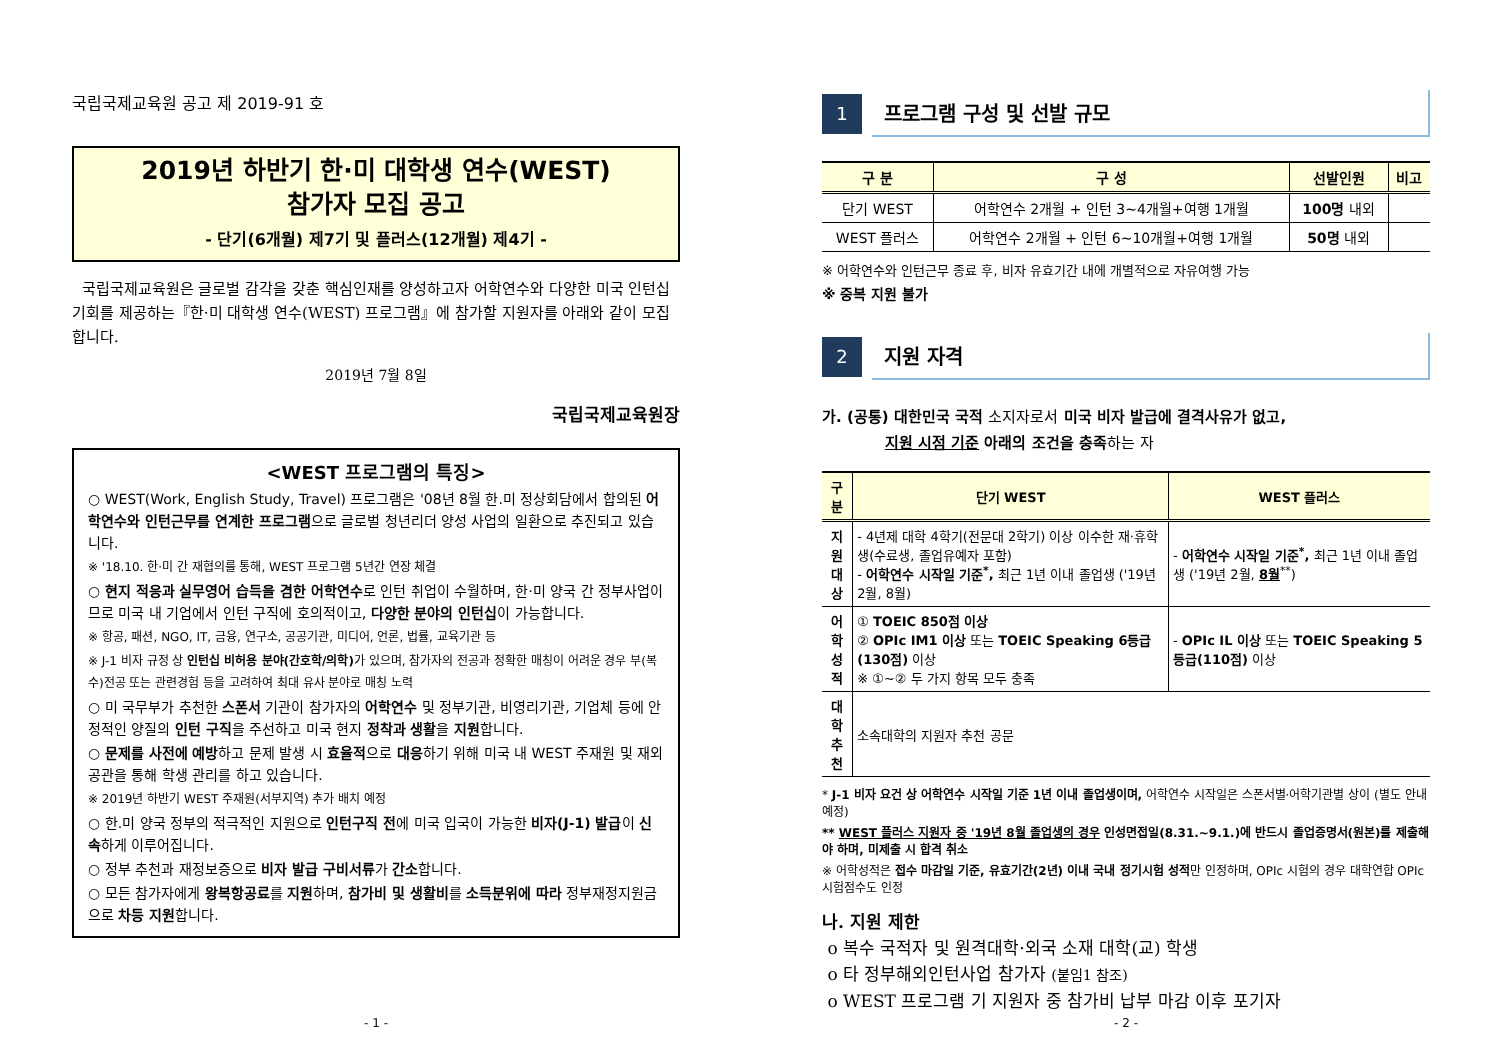국립국제교육원 공고 제 2019-91 호
2019년 하반기 한·미 대학생 연수(WEST)
참가자 모집 공고
- 단기(6개월) 제7기 및 플러스(12개월) 제4기 -
국립국제교육원은 글로벌 감각을 갖춘 핵심인재를 양성하고자 어학연수와 다양한 미국 인턴십 기회를 제공하는『한·미 대학생 연수(WEST) 프로그램』에 참가할 지원자를 아래와 같이 모집합니다.
2019년 7월 8일
국립국제교육원장
<WEST 프로그램의 특징>
○ WEST(Work, English Study, Travel) 프로그램은 '08년 8월 한.미 정상회담에서 합의된 어학연수와 인턴근무를 연계한 프로그램으로 글로벌 청년리더 양성 사업의 일환으로 추진되고 있습니다.
※ '18.10. 한·미 간 재협의를 통해, WEST 프로그램 5년간 연장 체결
○ 현지 적응과 실무영어 습득을 겸한 어학연수로 인턴 취업이 수월하며, 한·미 양국 간 정부사업이므로 미국 내 기업에서 인턴 구직에 호의적이고, 다양한 분야의 인턴십이 가능합니다.
※ 항공, 패션, NGO, IT, 금융, 연구소, 공공기관, 미디어, 언론, 법률, 교육기관 등
※ J-1 비자 규정 상 인턴십 비허용 분야(간호학/의학) 가 있으며, 참가자의 전공과 정확한 매칭이 어려운 경우 부(복수)전공 또는 관련경험 등을 고려하여 최대 유사 분야로 매칭 노력
○ 미 국무부가 추천한 스폰서 기관이 참가자의 어학연수 및 정부기관, 비영리기관, 기업체 등에 안정적인 양질의 인턴 구직을 주선하고 미국 현지 정착과 생활을 지원합니다.
○ 문제를 사전에 예방하고 문제 발생 시 효율적으로 대응하기 위해 미국 내 WEST 주재원 및 재외공관을 통해 학생 관리를 하고 있습니다.
※ 2019년 하반기 WEST 주재원(서부지역) 추가 배치 예정
○ 한.미 양국 정부의 적극적인 지원으로 인턴구직 전에 미국 입국이 가능한 비자(J-1) 발급이 신속하게 이루어집니다.
○ 정부 추천과 재정보증으로 비자 발급 구비서류가 간소합니다.
○ 모든 참가자에게 왕복항공료를 지원하며, 참가비 및 생활비를 소득분위에 따라 정부재정지원금으로 차등 지원합니다.
- 1 -
1
프로그램 구성 및 선발 규모
| 구 분 | 구 성 | 선발인원 | 비고 |
| --- | --- | --- | --- |
| 단기 WEST | 어학연수 2개월 + 인턴 3~4개월+여행 1개월 | 100명 내외 | |
| WEST 플러스 | 어학연수 2개월 + 인턴 6~10개월+여행 1개월 | 50명 내외 | |
※ 어학연수와 인턴근무 종료 후, 비자 유효기간 내에 개별적으로 자유여행 가능
※ 중복 지원 불가
2
지원 자격
가. (공통) 대한민국 국적 소지자로서 미국 비자 발급에 결격사유가 없고,
지원 시점 기준 아래의 조건을 충족하는 자
| 구 분 | 단기 WEST | WEST 플러스 |
| --- | --- | --- |
| 지원 대상 | - 4년제 대학 4학기(전문대 2학기) 이상 이수한 재·휴학생(수료생, 졸업유예자 포함) - 어학연수 시작일 기준<sup>*</sup>, 최근 1년 이내 졸업생 ('19년 2월, 8월) | - 어학연수 시작일 기준<sup>*</sup>, 최근 1년 이내 졸업생 ('19년 2월, 8월<sup>**</sup>) |
| 어학 성적 | ① TOEIC 850점 이상 ② OPIc IM1 이상 또는 TOEIC Speaking 6등급(130점) 이상 ※ ①~② 두 가지 항목 모두 충족 | - OPIc IL 이상 또는 TOEIC Speaking 5등급(110점) 이상 |
| 대학 추천 | 소속대학의 지원자 추천 공문 | |
* J-1 비자 요건 상 어학연수 시작일 기준 1년 이내 졸업생이며, 어학연수 시작일은 스폰서별·어학기관별 상이 (별도 안내 예정)
** WEST 플러스 지원자 중 '19년 8월 졸업생의 경우 인성면접일(8.31.~9.1.)에 반드시 졸업증명서(원본)를 제출해야 하며, 미제출 시 합격 취소
※ 어학성적은 접수 마감일 기준, 유효기간(2년) 이내 국내 정기시험 성적만 인정하며, OPIc 시험의 경우 대학연합 OPIc 시험점수도 인정
나. 지원 제한
o 복수 국적자 및 원격대학·외국 소재 대학(교) 학생
o 타 정부해외인턴사업 참가자 (붙임1 참조)
o WEST 프로그램 기 지원자 중 참가비 납부 마감 이후 포기자
- 2 -